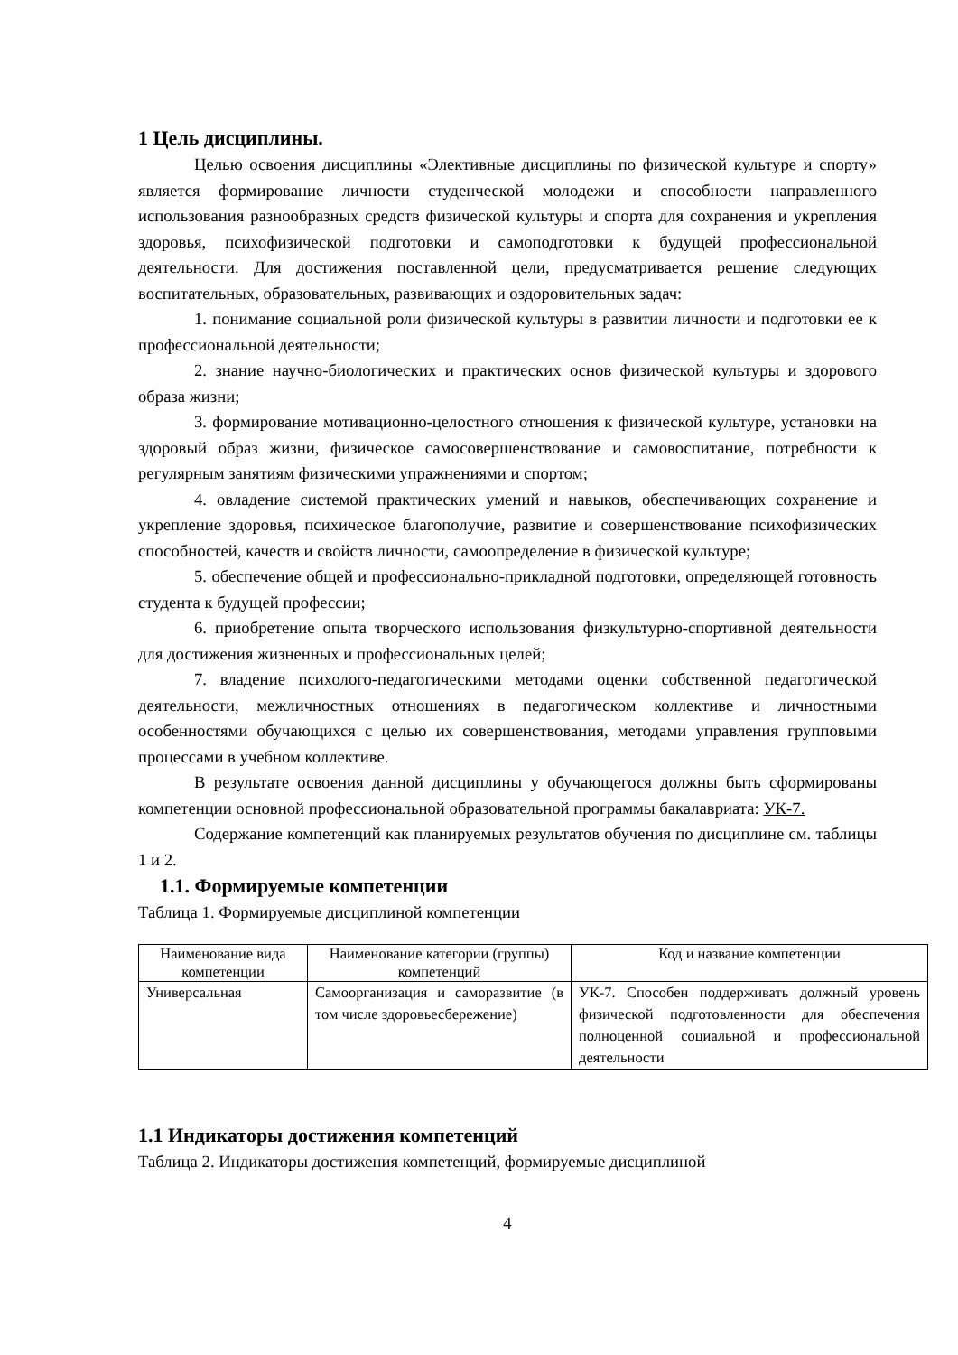1 Цель дисциплины.
Целью освоения дисциплины «Элективные дисциплины по физической культуре и спорту» является формирование личности студенческой молодежи и способности направленного использования разнообразных средств физической культуры и спорта для сохранения и укрепления здоровья, психофизической подготовки и самоподготовки к будущей профессиональной деятельности. Для достижения поставленной цели, предусматривается решение следующих воспитательных, образовательных, развивающих и оздоровительных задач:
1. понимание социальной роли физической культуры в развитии личности и подготовки ее к профессиональной деятельности;
2. знание научно-биологических и практических основ физической культуры и здорового образа жизни;
3. формирование мотивационно-целостного отношения к физической культуре, установки на здоровый образ жизни, физическое самосовершенствование и самовоспитание, потребности к регулярным занятиям физическими упражнениями и спортом;
4. овладение системой практических умений и навыков, обеспечивающих сохранение и укрепление здоровья, психическое благополучие, развитие и совершенствование психофизических способностей, качеств и свойств личности, самоопределение в физической культуре;
5. обеспечение общей и профессионально-прикладной подготовки, определяющей готовность студента к будущей профессии;
6. приобретение опыта творческого использования физкультурно-спортивной деятельности для достижения жизненных и профессиональных целей;
7. владение психолого-педагогическими методами оценки собственной педагогической деятельности, межличностных отношениях в педагогическом коллективе и личностными особенностями обучающихся с целью их совершенствования, методами управления групповыми процессами в учебном коллективе.
В результате освоения данной дисциплины у обучающегося должны быть сформированы компетенции основной профессиональной образовательной программы бакалавриата: УК-7.
Содержание компетенций как планируемых результатов обучения по дисциплине см. таблицы 1 и 2.
1.1. Формируемые компетенции
Таблица 1. Формируемые дисциплиной компетенции
| Наименование вида компетенции | Наименование категории (группы) компетенций | Код и название компетенции |
| --- | --- | --- |
| Универсальная | Самоорганизация и саморазвитие (в том числе здоровьесбережение) | УК-7. Способен поддерживать должный уровень физической подготовленности для обеспечения полноценной социальной и профессиональной деятельности |
1.1 Индикаторы достижения компетенций
Таблица 2. Индикаторы достижения компетенций, формируемые дисциплиной
4